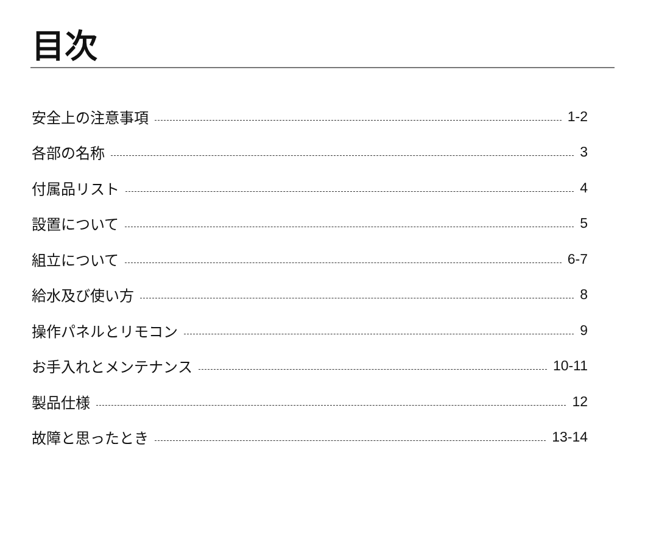目次
安全上の注意事項 1-2
各部の名称 3
付属品リスト 4
設置について 5
組立について 6-7
給水及び使い方 8
操作パネルとリモコン 9
お手入れとメンテナンス 10-11
製品仕様 12
故障と思ったとき 13-14